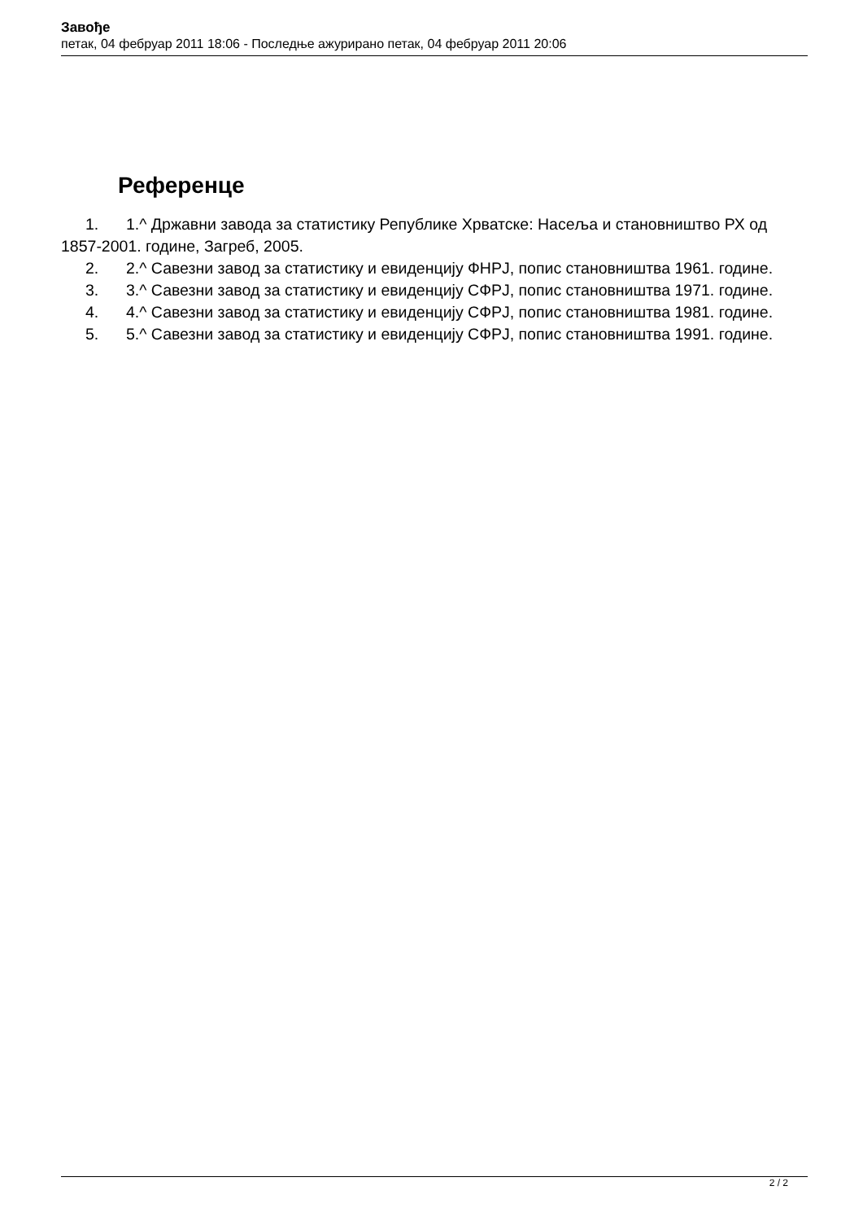Завође
петак, 04 фебруар 2011 18:06 - Последње ажурирано петак, 04 фебруар 2011 20:06
Референце
1. 1.^ Државни завода за статистику Републике Хрватске: Насеља и становништво РХ од 1857-2001. године, Загреб, 2005.
2. 2.^ Савезни завод за статистику и евиденцију ФНРЈ, попис становништва 1961. године.
3. 3.^ Савезни завод за статистику и евиденцију СФРЈ, попис становништва 1971. године.
4. 4.^ Савезни завод за статистику и евиденцију СФРЈ, попис становништва 1981. године.
5. 5.^ Савезни завод за статистику и евиденцију СФРЈ, попис становништва 1991. године.
2 / 2